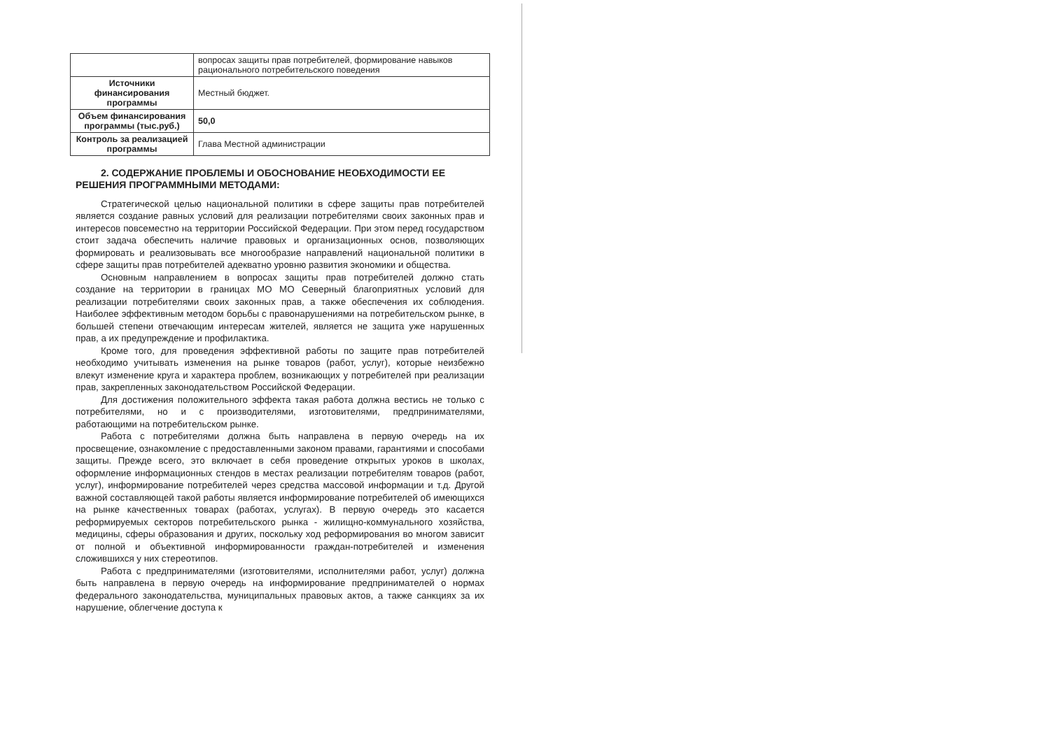| | вопросах защиты прав потребителей, формирование навыков рационального потребительского поведения |
| Источники финансирования программы | Местный бюджет. |
| Объем финансирования программы (тыс.руб.) | 50,0 |
| Контроль за реализацией программы | Глава Местной администрации |
2. СОДЕРЖАНИЕ ПРОБЛЕМЫ И ОБОСНОВАНИЕ НЕОБХОДИМОСТИ ЕЕ РЕШЕНИЯ ПРОГРАММНЫМИ МЕТОДАМИ:
Стратегической целью национальной политики в сфере защиты прав потребителей является создание равных условий для реализации потребителями своих законных прав и интересов повсеместно на территории Российской Федерации. При этом перед государством стоит задача обеспечить наличие правовых и организационных основ, позволяющих формировать и реализовывать все многообразие направлений национальной политики в сфере защиты прав потребителей адекватно уровню развития экономики и общества.
Основным направлением в вопросах защиты прав потребителей должно стать создание на территории в границах МО МО Северный благоприятных условий для реализации потребителями своих законных прав, а также обеспечения их соблюдения. Наиболее эффективным методом борьбы с правонарушениями на потребительском рынке, в большей степени отвечающим интересам жителей, является не защита уже нарушенных прав, а их предупреждение и профилактика.
Кроме того, для проведения эффективной работы по защите прав потребителей необходимо учитывать изменения на рынке товаров (работ, услуг), которые неизбежно влекут изменение круга и характера проблем, возникающих у потребителей при реализации прав, закрепленных законодательством Российской Федерации.
Для достижения положительного эффекта такая работа должна вестись не только с потребителями, но и с производителями, изготовителями, предпринимателями, работающими на потребительском рынке.
Работа с потребителями должна быть направлена в первую очередь на их просвещение, ознакомление с предоставленными законом правами, гарантиями и способами защиты. Прежде всего, это включает в себя проведение открытых уроков в школах, оформление информационных стендов в местах реализации потребителям товаров (работ, услуг), информирование потребителей через средства массовой информации и т.д. Другой важной составляющей такой работы является информирование потребителей об имеющихся на рынке качественных товарах (работах, услугах). В первую очередь это касается реформируемых секторов потребительского рынка - жилищно-коммунального хозяйства, медицины, сферы образования и других, поскольку ход реформирования во многом зависит от полной и объективной информированности граждан-потребителей и изменения сложившихся у них стереотипов.
Работа с предпринимателями (изготовителями, исполнителями работ, услуг) должна быть направлена в первую очередь на информирование предпринимателей о нормах федерального законодательства, муниципальных правовых актов, а также санкциях за их нарушение, облегчение доступа к